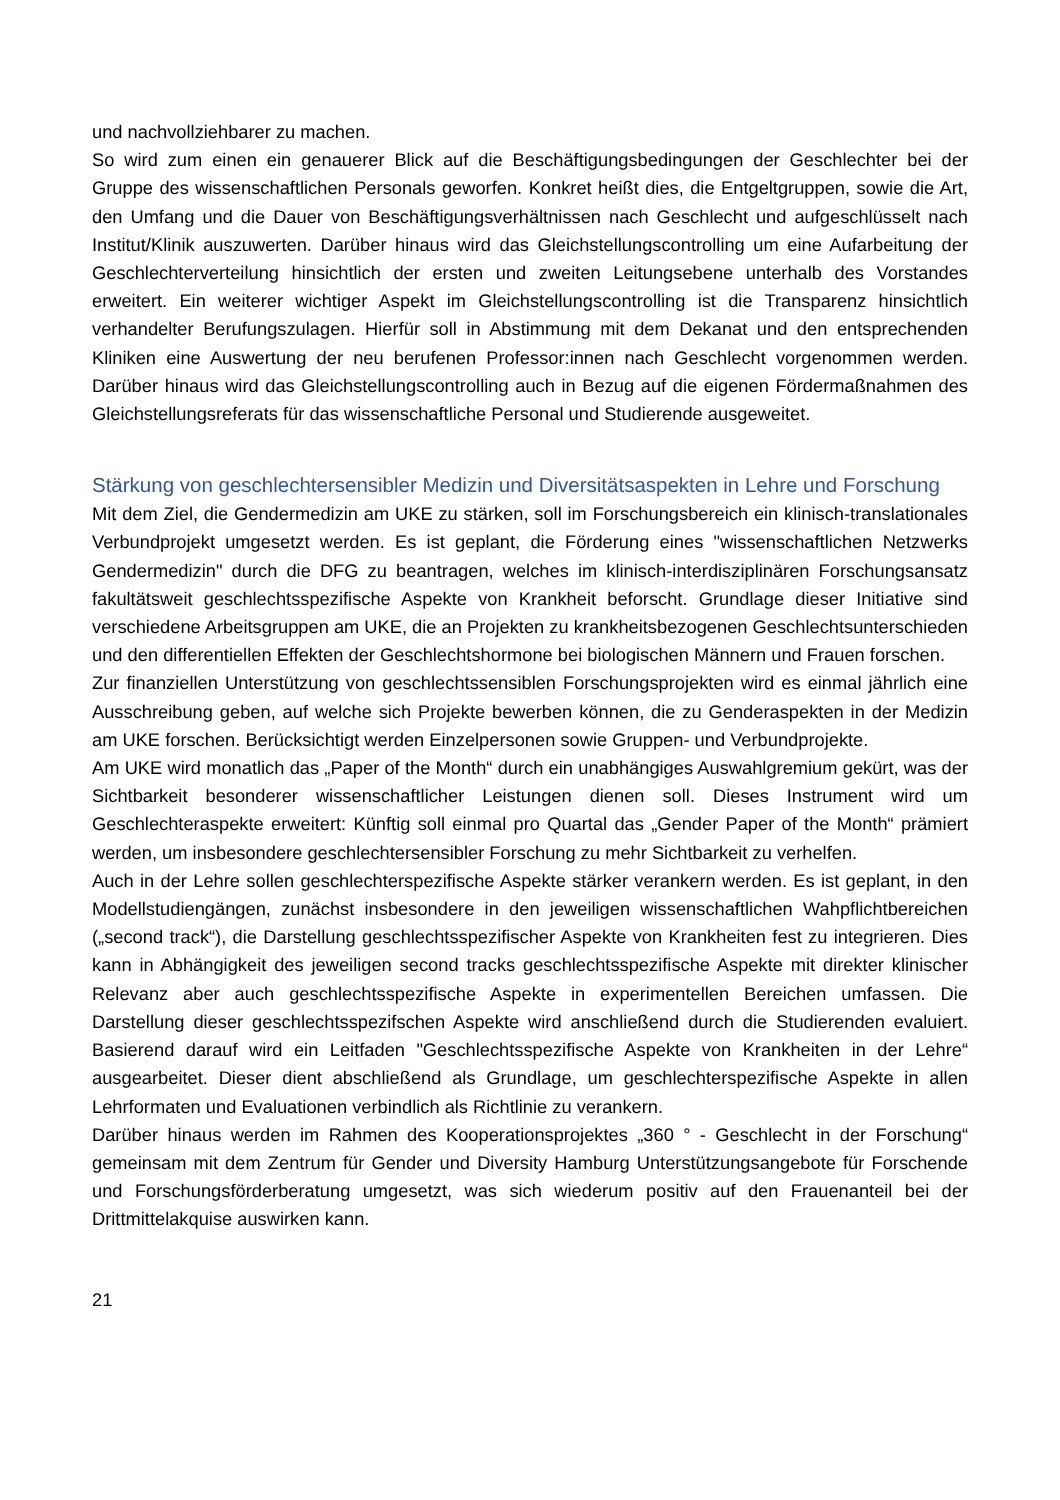und nachvollziehbarer zu machen.
So wird zum einen ein genauerer Blick auf die Beschäftigungsbedingungen der Geschlechter bei der Gruppe des wissenschaftlichen Personals geworfen. Konkret heißt dies, die Entgeltgruppen, sowie die Art, den Umfang und die Dauer von Beschäftigungsverhältnissen nach Geschlecht und aufgeschlüsselt nach Institut/Klinik auszuwerten. Darüber hinaus wird das Gleichstellungscontrolling um eine Aufarbeitung der Geschlechterverteilung hinsichtlich der ersten und zweiten Leitungsebene unterhalb des Vorstandes erweitert. Ein weiterer wichtiger Aspekt im Gleichstellungscontrolling ist die Transparenz hinsichtlich verhandelter Berufungszulagen. Hierfür soll in Abstimmung mit dem Dekanat und den entsprechenden Kliniken eine Auswertung der neu berufenen Professor:innen nach Geschlecht vorgenommen werden. Darüber hinaus wird das Gleichstellungscontrolling auch in Bezug auf die eigenen Fördermaßnahmen des Gleichstellungsreferats für das wissenschaftliche Personal und Studierende ausgeweitet.
Stärkung von geschlechtersensibler Medizin und Diversitätsaspekten in Lehre und Forschung
Mit dem Ziel, die Gendermedizin am UKE zu stärken, soll im Forschungsbereich ein klinisch-translationales Verbundprojekt umgesetzt werden. Es ist geplant, die Förderung eines "wissenschaftlichen Netzwerks Gendermedizin" durch die DFG zu beantragen, welches im klinisch-interdisziplinären Forschungsansatz fakultätsweit geschlechtsspezifische Aspekte von Krankheit beforscht. Grundlage dieser Initiative sind verschiedene Arbeitsgruppen am UKE, die an Projekten zu krankheitsbezogenen Geschlechtsunterschieden und den differentiellen Effekten der Geschlechtshormone bei biologischen Männern und Frauen forschen.
Zur finanziellen Unterstützung von geschlechtssensiblen Forschungsprojekten wird es einmal jährlich eine Ausschreibung geben, auf welche sich Projekte bewerben können, die zu Genderaspekten in der Medizin am UKE forschen. Berücksichtigt werden Einzelpersonen sowie Gruppen- und Verbundprojekte.
Am UKE wird monatlich das „Paper of the Month“ durch ein unabhängiges Auswahlgremium gekürt, was der Sichtbarkeit besonderer wissenschaftlicher Leistungen dienen soll. Dieses Instrument wird um Geschlechteraspekte erweitert: Künftig soll einmal pro Quartal das „Gender Paper of the Month“ prämiert werden, um insbesondere geschlechtersensibler Forschung zu mehr Sichtbarkeit zu verhelfen.
Auch in der Lehre sollen geschlechterspezifische Aspekte stärker verankern werden. Es ist geplant, in den Modellstudiengängen, zunächst insbesondere in den jeweiligen wissenschaftlichen Wahpflichtbereichen („second track“), die Darstellung geschlechtsspezifischer Aspekte von Krankheiten fest zu integrieren. Dies kann in Abhängigkeit des jeweiligen second tracks geschlechtsspezifische Aspekte mit direkter klinischer Relevanz aber auch geschlechtsspezifische Aspekte in experimentellen Bereichen umfassen. Die Darstellung dieser geschlechtsspezifschen Aspekte wird anschließend durch die Studierenden evaluiert. Basierend darauf wird ein Leitfaden "Geschlechtsspezifische Aspekte von Krankheiten in der Lehre“ ausgearbeitet. Dieser dient abschließend als Grundlage, um geschlechterspezifische Aspekte in allen Lehrformaten und Evaluationen verbindlich als Richtlinie zu verankern.
Darüber hinaus werden im Rahmen des Kooperationsprojektes „360 ° - Geschlecht in der Forschung“ gemeinsam mit dem Zentrum für Gender und Diversity Hamburg Unterstützungsangebote für Forschende und Forschungsförderberatung umgesetzt, was sich wiederum positiv auf den Frauenanteil bei der Drittmittelakquise auswirken kann.
21